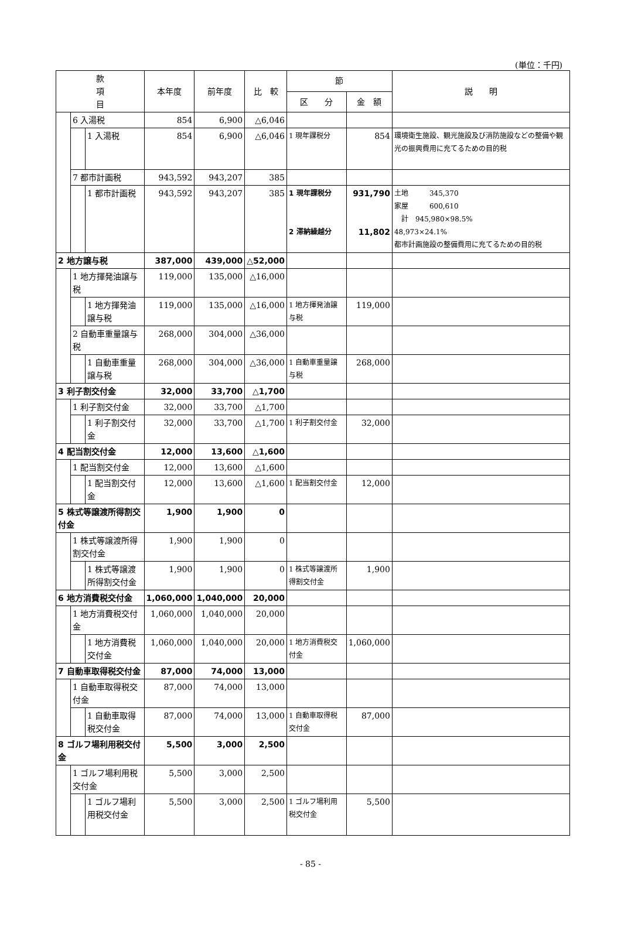(単位：千円)
| 款 項 目 | | | 本年度 | 前年度 | 比 較 | 節 | | 説 明 |
| --- | --- | --- | --- | --- | --- | --- | --- | --- |
| | | | | | | 区 分 | 金 額 | |
| | 6 入湯税 | | 854 | 6,900 | △6,046 | | | |
| | | 1 入湯税 | 854 | 6,900 | △6,046 | 1 現年課税分 | 854 | 環境衛生施設、観光施設及び消防施設などの整備や観光の振興費用に充てるための目的税 |
| | 7 都市計画税 | | 943,592 | 943,207 | 385 | | | |
| | | 1 都市計画税 | 943,592 | 943,207 | 385 | 1 現年課税分 2 滞納繰越分 | 931,790 11,802 | 土地 345,370 家屋 600,610 計 945,980×98.5% 48,973×24.1% 都市計画施設の整備費用に充てるための目的税 |
| 2 地方譲与税 | | | 387,000 | 439,000 | △52,000 | | | |
| | 1 地方揮発油譲与税 | | 119,000 | 135,000 | △16,000 | | | |
| | | 1 地方揮発油譲与税 | 119,000 | 135,000 | △16,000 | 1 地方揮発油譲与税 | 119,000 | |
| | 2 自動車重量譲与税 | | 268,000 | 304,000 | △36,000 | | | |
| | | 1 自動車重量譲与税 | 268,000 | 304,000 | △36,000 | 1 自動車重量譲与税 | 268,000 | |
| 3 利子割交付金 | | | 32,000 | 33,700 | △1,700 | | | |
| | 1 利子割交付金 | | 32,000 | 33,700 | △1,700 | | | |
| | | 1 利子割交付金 | 32,000 | 33,700 | △1,700 | 1 利子割交付金 | 32,000 | |
| 4 配当割交付金 | | | 12,000 | 13,600 | △1,600 | | | |
| | 1 配当割交付金 | | 12,000 | 13,600 | △1,600 | | | |
| | | 1 配当割交付金 | 12,000 | 13,600 | △1,600 | 1 配当割交付金 | 12,000 | |
| 5 株式等譲渡所得割交付金 | | | 1,900 | 1,900 | 0 | | | |
| | 1 株式等譲渡所得割交付金 | | 1,900 | 1,900 | 0 | | | |
| | | 1 株式等譲渡所得割交付金 | 1,900 | 1,900 | 0 | 1 株式等譲渡所得割交付金 | 1,900 | |
| 6 地方消費税交付金 | | | 1,060,000 | 1,040,000 | 20,000 | | | |
| | 1 地方消費税交付金 | | 1,060,000 | 1,040,000 | 20,000 | | | |
| | | 1 地方消費税交付金 | 1,060,000 | 1,040,000 | 20,000 | 1 地方消費税交付金 | 1,060,000 | |
| 7 自動車取得税交付金 | | | 87,000 | 74,000 | 13,000 | | | |
| | 1 自動車取得税交付金 | | 87,000 | 74,000 | 13,000 | | | |
| | | 1 自動車取得税交付金 | 87,000 | 74,000 | 13,000 | 1 自動車取得税交付金 | 87,000 | |
| 8 ゴルフ場利用税交付金 | | | 5,500 | 3,000 | 2,500 | | | |
| | 1 ゴルフ場利用税交付金 | | 5,500 | 3,000 | 2,500 | | | |
| | | 1 ゴルフ場利用税交付金 | 5,500 | 3,000 | 2,500 | 1 ゴルフ場利用税交付金 | 5,500 | |
- 85 -